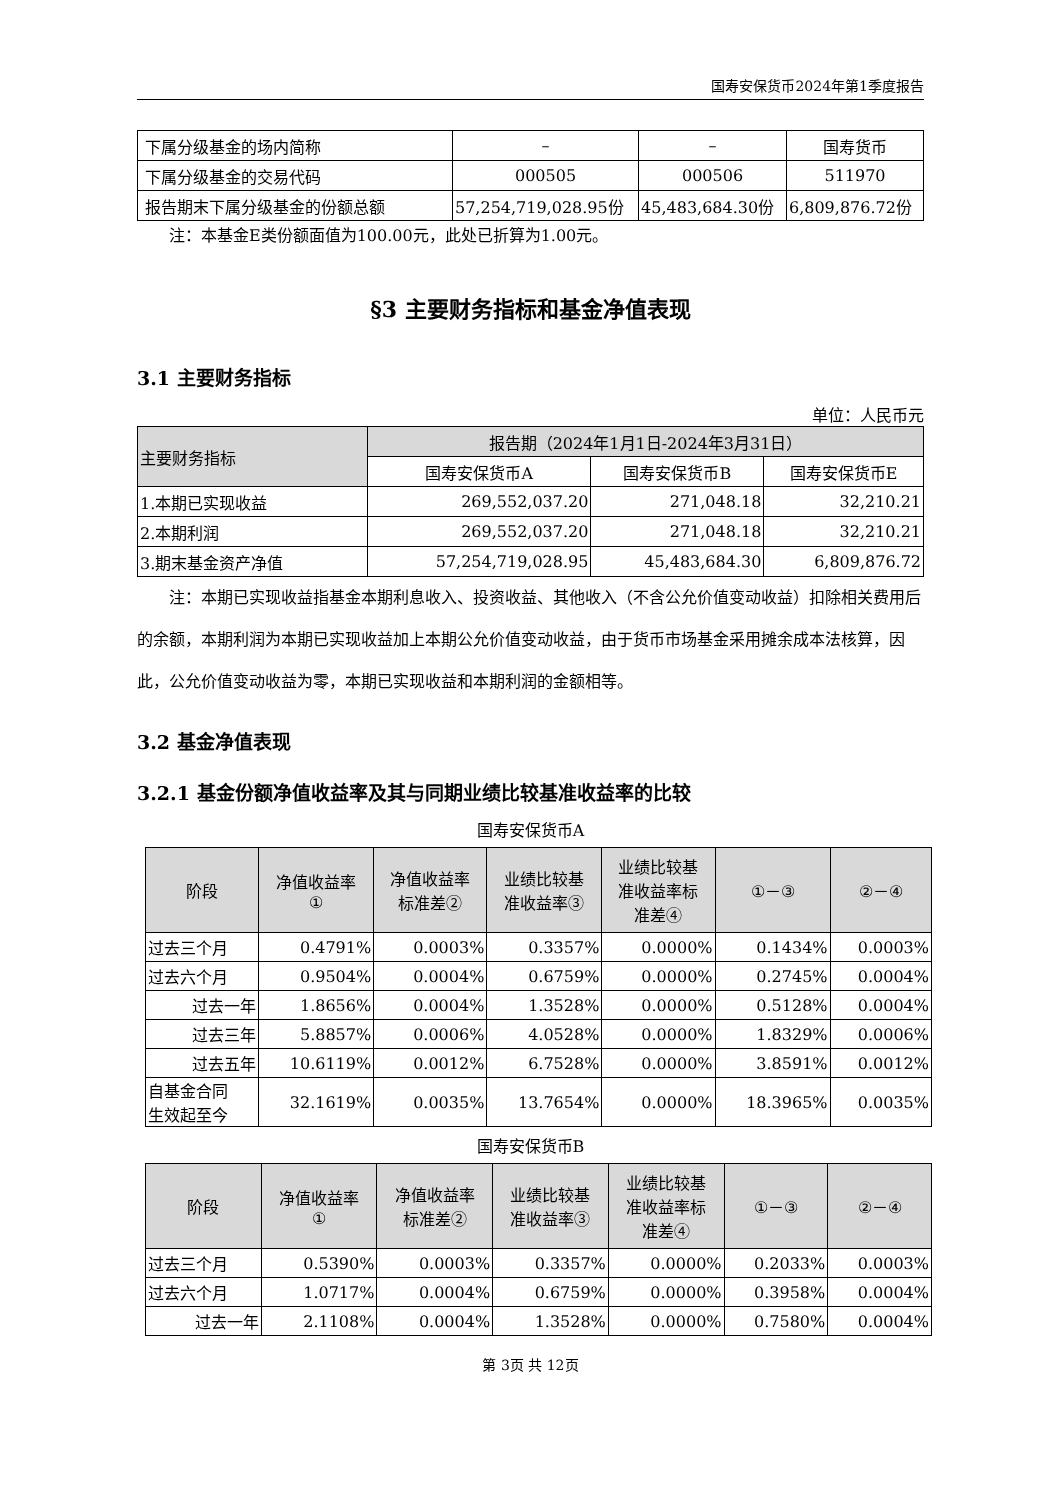国寿安保货币2024年第1季度报告
| 下属分级基金的场内简称 | – | – | 国寿货币 |
| 下属分级基金的交易代码 | 000505 | 000506 | 511970 |
| 报告期末下属分级基金的份额总额 | 57,254,719,028.95份 | 45,483,684.30份 | 6,809,876.72份 |
注：本基金E类份额面值为100.00元，此处已折算为1.00元。
§3 主要财务指标和基金净值表现
3.1 主要财务指标
单位：人民币元
| 主要财务指标 | 报告期（2024年1月1日-2024年3月31日） | | |
| --- | --- | --- | --- |
| | 国寿安保货币A | 国寿安保货币B | 国寿安保货币E |
| 1.本期已实现收益 | 269,552,037.20 | 271,048.18 | 32,210.21 |
| 2.本期利润 | 269,552,037.20 | 271,048.18 | 32,210.21 |
| 3.期末基金资产净值 | 57,254,719,028.95 | 45,483,684.30 | 6,809,876.72 |
注：本期已实现收益指基金本期利息收入、投资收益、其他收入（不含公允价值变动收益）扣除相关费用后的余额，本期利润为本期已实现收益加上本期公允价值变动收益，由于货币市场基金采用摊余成本法核算，因此，公允价值变动收益为零，本期已实现收益和本期利润的金额相等。
3.2 基金净值表现
3.2.1 基金份额净值收益率及其与同期业绩比较基准收益率的比较
国寿安保货币A
| 阶段 | 净值收益率 ① | 净值收益率 标准差② | 业绩比较基 准收益率③ | 业绩比较基 准收益率标 准差④ | ①－③ | ②－④ |
| --- | --- | --- | --- | --- | --- | --- |
| 过去三个月 | 0.4791% | 0.0003% | 0.3357% | 0.0000% | 0.1434% | 0.0003% |
| 过去六个月 | 0.9504% | 0.0004% | 0.6759% | 0.0000% | 0.2745% | 0.0004% |
| 过去一年 | 1.8656% | 0.0004% | 1.3528% | 0.0000% | 0.5128% | 0.0004% |
| 过去三年 | 5.8857% | 0.0006% | 4.0528% | 0.0000% | 1.8329% | 0.0006% |
| 过去五年 | 10.6119% | 0.0012% | 6.7528% | 0.0000% | 3.8591% | 0.0012% |
| 自基金合同 生效起至今 | 32.1619% | 0.0035% | 13.7654% | 0.0000% | 18.3965% | 0.0035% |
国寿安保货币B
| 阶段 | 净值收益率 ① | 净值收益率 标准差② | 业绩比较基 准收益率③ | 业绩比较基 准收益率标 准差④ | ①－③ | ②－④ |
| --- | --- | --- | --- | --- | --- | --- |
| 过去三个月 | 0.5390% | 0.0003% | 0.3357% | 0.0000% | 0.2033% | 0.0003% |
| 过去六个月 | 1.0717% | 0.0004% | 0.6759% | 0.0000% | 0.3958% | 0.0004% |
| 过去一年 | 2.1108% | 0.0004% | 1.3528% | 0.0000% | 0.7580% | 0.0004% |
第 3页 共 12页